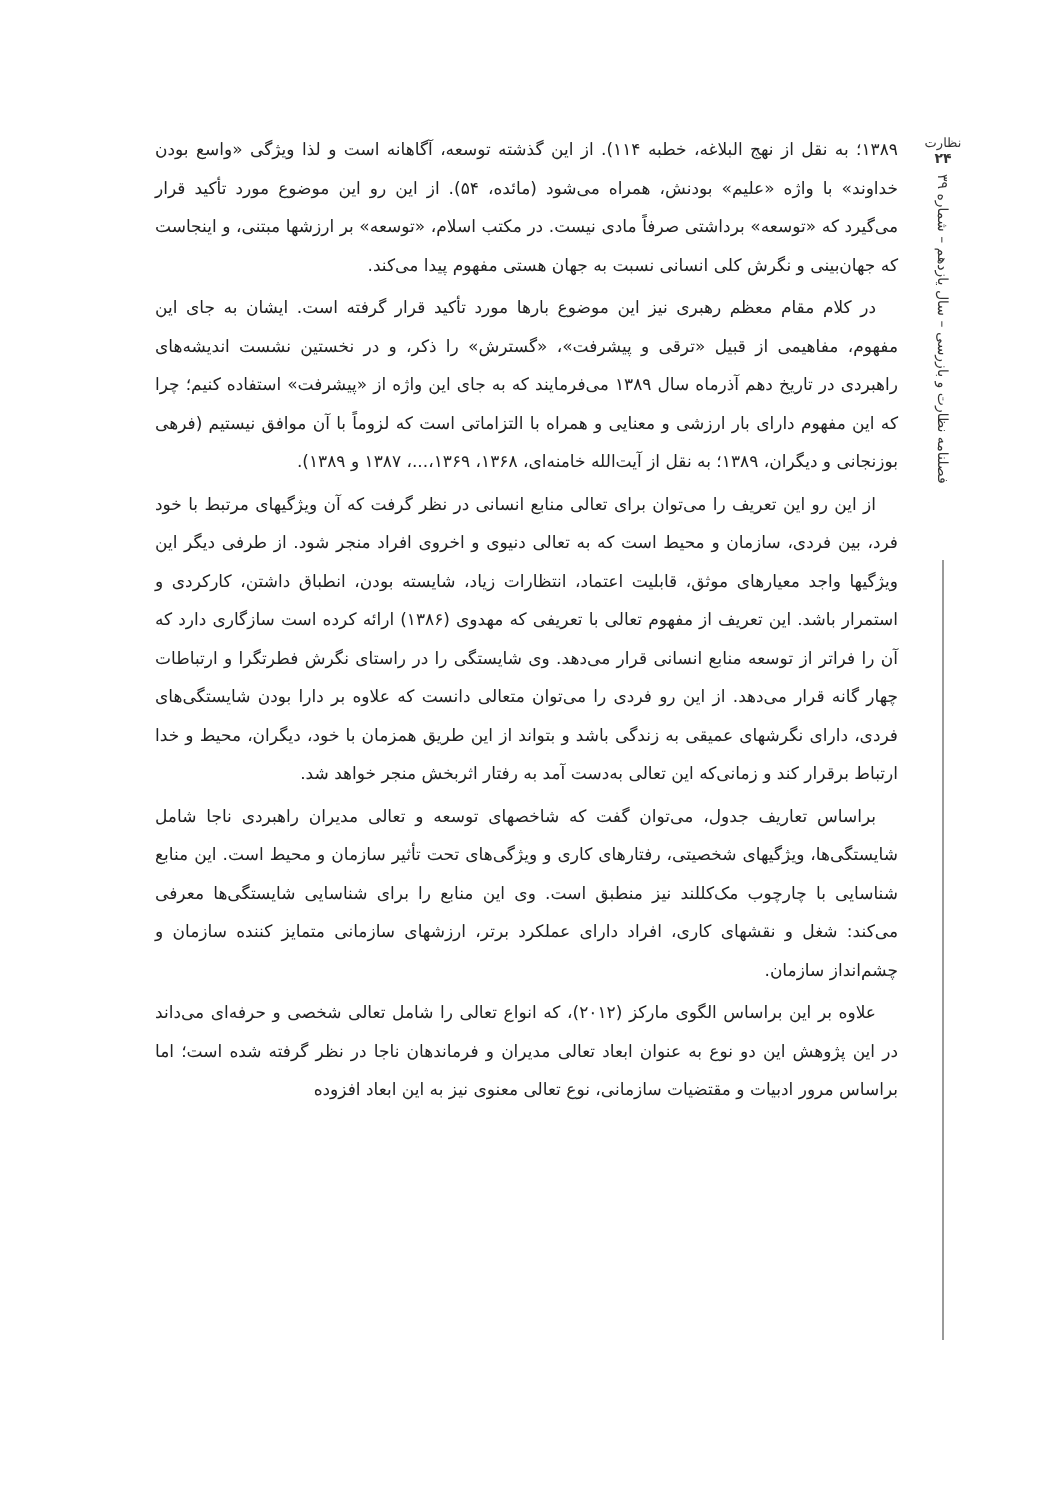نظارت
۲۴
فصلنامه نظارت و بازرسی – سال یازدهم – شماره ۳۹
۱۳۸۹؛ به نقل از نهج البلاغه، خطبه ۱۱۴). از این گذشته توسعه، آگاهانه است و لذا ویژگی «واسع بودن خداوند» با واژه «علیم» بودنش، همراه می‌شود (مائده، ۵۴). از این رو این موضوع مورد تأکید قرار می‌گیرد که «توسعه» برداشتی صرفاً مادی نیست. در مکتب اسلام، «توسعه» بر ارزشها مبتنی، و اینجاست که جهان‌بینی و نگرش کلی انسانی نسبت به جهان هستی مفهوم پیدا می‌کند.
در کلام مقام معظم رهبری نیز این موضوع بارها مورد تأکید قرار گرفته است. ایشان به جای این مفهوم، مفاهیمی از قبیل «ترقی و پیشرفت»، «گسترش» را ذکر، و در نخستین نشست اندیشه‌های راهبردی در تاریخ دهم آذرماه سال ۱۳۸۹ می‌فرمایند که به جای این واژه از «پیشرفت» استفاده کنیم؛ چرا که این مفهوم دارای بار ارزشی و معنایی و همراه با التزاماتی است که لزوماً با آن موافق نیستیم (فرهی بوزنجانی و دیگران، ۱۳۸۹؛ به نقل از آیت‌الله خامنه‌ای، ۱۳۶۸، ۱۳۶۹،...، ۱۳۸۷ و ۱۳۸۹).
از این رو این تعریف را می‌توان برای تعالی منابع انسانی در نظر گرفت که آن ویژگیهای مرتبط با خود فرد، بین فردی، سازمان و محیط است که به تعالی دنیوی و اخروی افراد منجر شود. از طرفی دیگر این ویژگیها واجد معیارهای موثق، قابلیت اعتماد، انتظارات زیاد، شایسته بودن، انطباق داشتن، کارکردی و استمرار باشد. این تعریف از مفهوم تعالی با تعریفی که مهدوی (۱۳۸۶) ارائه کرده است سازگاری دارد که آن را فراتر از توسعه منابع انسانی قرار می‌دهد. وی شایستگی را در راستای نگرش فطرتگرا و ارتباطات چهار گانه قرار می‌دهد. از این رو فردی را می‌توان متعالی دانست که علاوه بر دارا بودن شایستگی‌های فردی، دارای نگرشهای عمیقی به زندگی باشد و بتواند از این طریق همزمان با خود، دیگران، محیط و خدا ارتباط برقرار کند و زمانی‌که این تعالی به‌دست آمد به رفتار اثربخش منجر خواهد شد.
براساس تعاریف جدول، می‌توان گفت که شاخصهای توسعه و تعالی مدیران راهبردی ناجا شامل شایستگی‌ها، ویژگیهای شخصیتی، رفتارهای کاری و ویژگی‌های تحت تأثیر سازمان و محیط است. این منابع شناسایی با چارچوب مک‌کللند نیز منطبق است. وی این منابع را برای شناسایی شایستگی‌ها معرفی می‌کند: شغل و نقشهای کاری، افراد دارای عملکرد برتر، ارزشهای سازمانی متمایز کننده سازمان و چشم‌انداز سازمان.
علاوه بر این براساس الگوی مارکز (۲۰۱۲)، که انواع تعالی را شامل تعالی شخصی و حرفه‌ای می‌داند در این پژوهش این دو نوع به عنوان ابعاد تعالی مدیران و فرماندهان ناجا در نظر گرفته شده است؛ اما براساس مرور ادبیات و مقتضیات سازمانی، نوع تعالی معنوی نیز به این ابعاد افزوده